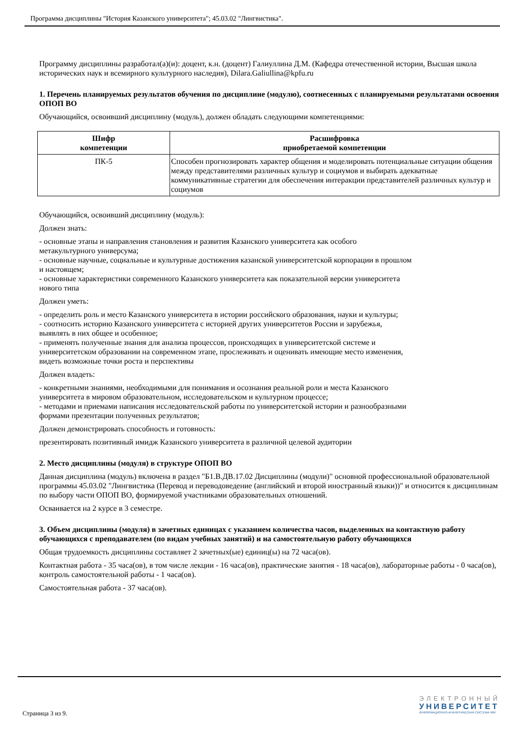Программа дисциплины "История Казанского университета"; 45.03.02 "Лингвистика".
Программу дисциплины разработал(а)(и): доцент, к.н. (доцент) Галиуллина Д.М. (Кафедра отечественной истории, Высшая школа исторических наук и всемирного культурного наследия), Dilara.Galiullina@kpfu.ru
1. Перечень планируемых результатов обучения по дисциплине (модулю), соотнесенных с планируемыми результатами освоения ОПОП ВО
Обучающийся, освоивший дисциплину (модуль), должен обладать следующими компетенциями:
| Шифр компетенции | Расшифровка приобретаемой компетенции |
| --- | --- |
| ПК-5 | Способен прогнозировать характер общения и моделировать потенциальные ситуации общения между представителями различных культур и социумов и выбирать адекватные коммуникативные стратегии для обеспечения интеракции представителей различных культур и социумов |
Обучающийся, освоивший дисциплину (модуль):
Должен знать:
- основные этапы и направления становления и развития Казанского университета как особого
метакультурного универсума;
- основные научные, социальные и культурные достижения казанской университетской корпорации в прошлом
и настоящем;
- основные характеристики современного Казанского университета как показательной версии университета
нового типа
Должен уметь:
- определить роль и место Казанского университета в истории российского образования, науки и культуры;
- соотносить историю Казанского университета с историей других университетов России и зарубежья,
выявлять в них общее и особенное;
- применять полученные знания для анализа процессов, происходящих в университетской системе и
университетском образовании на современном этапе, прослеживать и оценивать имеющие место изменения,
видеть возможные точки роста и перспективы
Должен владеть:
- конкретными знаниями, необходимыми для понимания и осознания реальной роли и места Казанского
университета в мировом образовательном, исследовательском и культурном процессе;
- методами и приемами написания исследовательской работы по университетской истории и разнообразными
формами презентации полученных результатов;
Должен демонстрировать способность и готовность:
презентировать позитивный имидж Казанского университета в различной целевой аудитории
2. Место дисциплины (модуля) в структуре ОПОП ВО
Данная дисциплина (модуль) включена в раздел "Б1.В.ДВ.17.02 Дисциплины (модули)" основной профессиональной образовательной программы 45.03.02 "Лингвистика (Перевод и переводоведение (английский и второй иностранный языки))" и относится к дисциплинам по выбору части ОПОП ВО, формируемой участниками образовательных отношений.
Осваивается на 2 курсе в 3 семестре.
3. Объем дисциплины (модуля) в зачетных единицах с указанием количества часов, выделенных на контактную работу обучающихся с преподавателем (по видам учебных занятий) и на самостоятельную работу обучающихся
Общая трудоемкость дисциплины составляет 2 зачетных(ые) единиц(ы) на 72 часа(ов).
Контактная работа - 35 часа(ов), в том числе лекции - 16 часа(ов), практические занятия - 18 часа(ов), лабораторные работы - 0 часа(ов), контроль самостоятельной работы - 1 часа(ов).
Самостоятельная работа - 37 часа(ов).
Страница 3 из 9.
ЭЛЕКТРОННЫЙ
УНИВЕРСИТЕТ
ИНФОРМАЦИОННО-АНАЛИТИЧЕСКАЯ СИСТЕМА КФУ